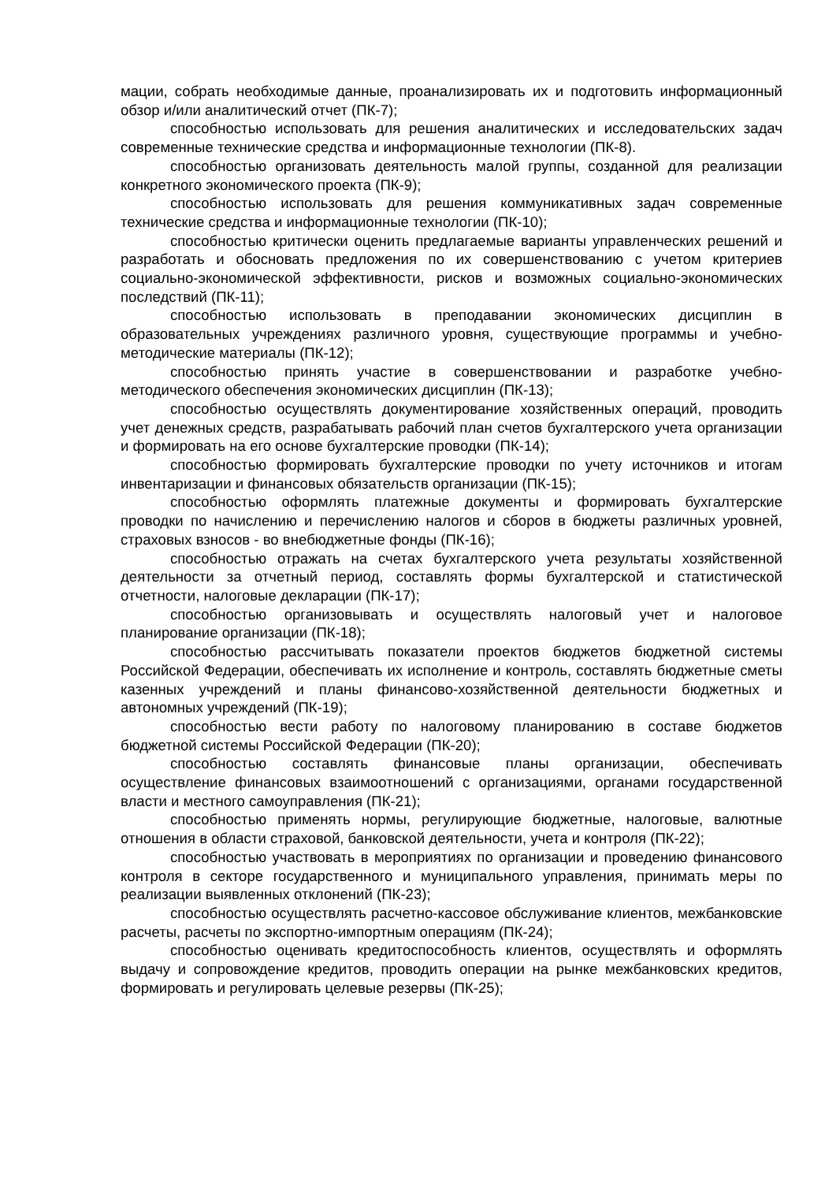мации, собрать необходимые данные, проанализировать их и подготовить информационный обзор и/или аналитический отчет (ПК-7);
способностью использовать для решения аналитических и исследовательских задач современные технические средства и информационные технологии (ПК-8).
способностью организовать деятельность малой группы, созданной для реализации конкретного экономического проекта (ПК-9);
способностью использовать для решения коммуникативных задач современные технические средства и информационные технологии (ПК-10);
способностью критически оценить предлагаемые варианты управленческих решений и разработать и обосновать предложения по их совершенствованию с учетом критериев социально-экономической эффективности, рисков и возможных социально-экономических последствий (ПК-11);
способностью использовать в преподавании экономических дисциплин в образовательных учреждениях различного уровня, существующие программы и учебно-методические материалы (ПК-12);
способностью принять участие в совершенствовании и разработке учебно-методического обеспечения экономических дисциплин (ПК-13);
способностью осуществлять документирование хозяйственных операций, проводить учет денежных средств, разрабатывать рабочий план счетов бухгалтерского учета организации и формировать на его основе бухгалтерские проводки (ПК-14);
способностью формировать бухгалтерские проводки по учету источников и итогам инвентаризации и финансовых обязательств организации (ПК-15);
способностью оформлять платежные документы и формировать бухгалтерские проводки по начислению и перечислению налогов и сборов в бюджеты различных уровней, страховых взносов - во внебюджетные фонды (ПК-16);
способностью отражать на счетах бухгалтерского учета результаты хозяйственной деятельности за отчетный период, составлять формы бухгалтерской и статистической отчетности, налоговые декларации (ПК-17);
способностью организовывать и осуществлять налоговый учет и налоговое планирование организации (ПК-18);
способностью рассчитывать показатели проектов бюджетов бюджетной системы Российской Федерации, обеспечивать их исполнение и контроль, составлять бюджетные сметы казенных учреждений и планы финансово-хозяйственной деятельности бюджетных и автономных учреждений (ПК-19);
способностью вести работу по налоговому планированию в составе бюджетов бюджетной системы Российской Федерации (ПК-20);
способностью составлять финансовые планы организации, обеспечивать осуществление финансовых взаимоотношений с организациями, органами государственной власти и местного самоуправления (ПК-21);
способностью применять нормы, регулирующие бюджетные, налоговые, валютные отношения в области страховой, банковской деятельности, учета и контроля (ПК-22);
способностью участвовать в мероприятиях по организации и проведению финансового контроля в секторе государственного и муниципального управления, принимать меры по реализации выявленных отклонений (ПК-23);
способностью осуществлять расчетно-кассовое обслуживание клиентов, межбанковские расчеты, расчеты по экспортно-импортным операциям (ПК-24);
способностью оценивать кредитоспособность клиентов, осуществлять и оформлять выдачу и сопровождение кредитов, проводить операции на рынке межбанковских кредитов, формировать и регулировать целевые резервы (ПК-25);